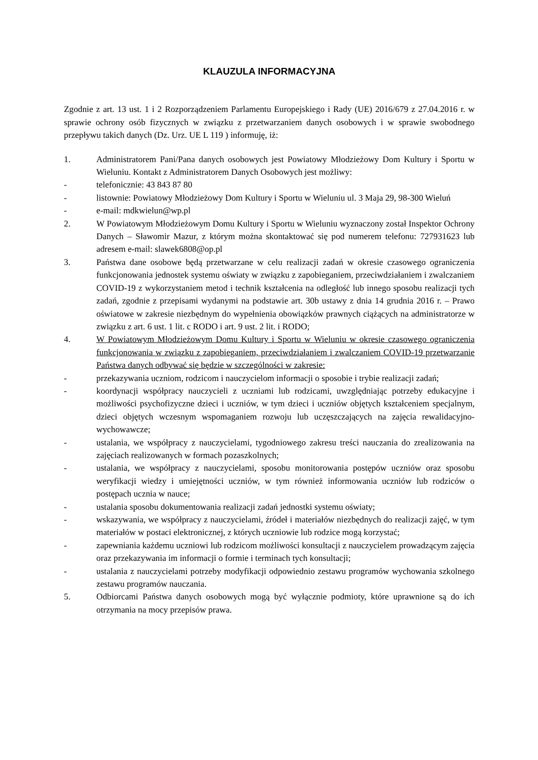KLAUZULA INFORMACYJNA
Zgodnie z art. 13 ust. 1 i 2 Rozporządzeniem Parlamentu Europejskiego i Rady (UE) 2016/679 z 27.04.2016 r. w sprawie ochrony osób fizycznych w związku z przetwarzaniem danych osobowych i w sprawie swobodnego przepływu takich danych (Dz. Urz. UE L 119 ) informuję, iż:
1. Administratorem Pani/Pana danych osobowych jest Powiatowy Młodzieżowy Dom Kultury i Sportu w Wieluniu. Kontakt z Administratorem Danych Osobowych jest możliwy:
- telefonicznie: 43 843 87 80
- listownie: Powiatowy Młodzieżowy Dom Kultury i Sportu w Wieluniu ul. 3 Maja 29, 98-300 Wieluń
- e-mail: mdkwielun@wp.pl
2. W Powiatowym Młodzieżowym Domu Kultury i Sportu w Wieluniu wyznaczony został Inspektor Ochrony Danych – Sławomir Mazur, z którym można skontaktować się pod numerem telefonu: 727931623 lub adresem e-mail: slawek6808@op.pl
3. Państwa dane osobowe będą przetwarzane w celu realizacji zadań w okresie czasowego ograniczenia funkcjonowania jednostek systemu oświaty w związku z zapobieganiem, przeciwdziałaniem i zwalczaniem COVID-19 z wykorzystaniem metod i technik kształcenia na odległość lub innego sposobu realizacji tych zadań, zgodnie z przepisami wydanymi na podstawie art. 30b ustawy z dnia 14 grudnia 2016 r. – Prawo oświatowe w zakresie niezbędnym do wypełnienia obowiązków prawnych ciążących na administratorze w związku z art. 6 ust. 1 lit. c RODO i art. 9 ust. 2 lit. i RODO;
4. W Powiatowym Młodzieżowym Domu Kultury i Sportu w Wieluniu w okresie czasowego ograniczenia funkcjonowania w związku z zapobieganiem, przeciwdziałaniem i zwalczaniem COVID-19 przetwarzanie Państwa danych odbywać się będzie w szczególności w zakresie:
- przekazywania uczniom, rodzicom i nauczycielom informacji o sposobie i trybie realizacji zadań;
- koordynacji współpracy nauczycieli z uczniami lub rodzicami, uwzględniając potrzeby edukacyjne i możliwości psychofizyczne dzieci i uczniów, w tym dzieci i uczniów objętych kształceniem specjalnym, dzieci objętych wczesnym wspomaganiem rozwoju lub uczęszczających na zajęcia rewalidacyjno-wychowawcze;
- ustalania, we współpracy z nauczycielami, tygodniowego zakresu treści nauczania do zrealizowania na zajęciach realizowanych w formach pozaszkolnych;
- ustalania, we współpracy z nauczycielami, sposobu monitorowania postępów uczniów oraz sposobu weryfikacji wiedzy i umiejętności uczniów, w tym również informowania uczniów lub rodziców o postępach ucznia w nauce;
- ustalania sposobu dokumentowania realizacji zadań jednostki systemu oświaty;
- wskazywania, we współpracy z nauczycielami, źródeł i materiałów niezbędnych do realizacji zajęć, w tym materiałów w postaci elektronicznej, z których uczniowie lub rodzice mogą korzystać;
- zapewniania każdemu uczniowi lub rodzicom możliwości konsultacji z nauczycielem prowadzącym zajęcia oraz przekazywania im informacji o formie i terminach tych konsultacji;
- ustalania z nauczycielami potrzeby modyfikacji odpowiednio zestawu programów wychowania szkolnego zestawu programów nauczania.
5. Odbiorcami Państwa danych osobowych mogą być wyłącznie podmioty, które uprawnione są do ich otrzymania na mocy przepisów prawa.